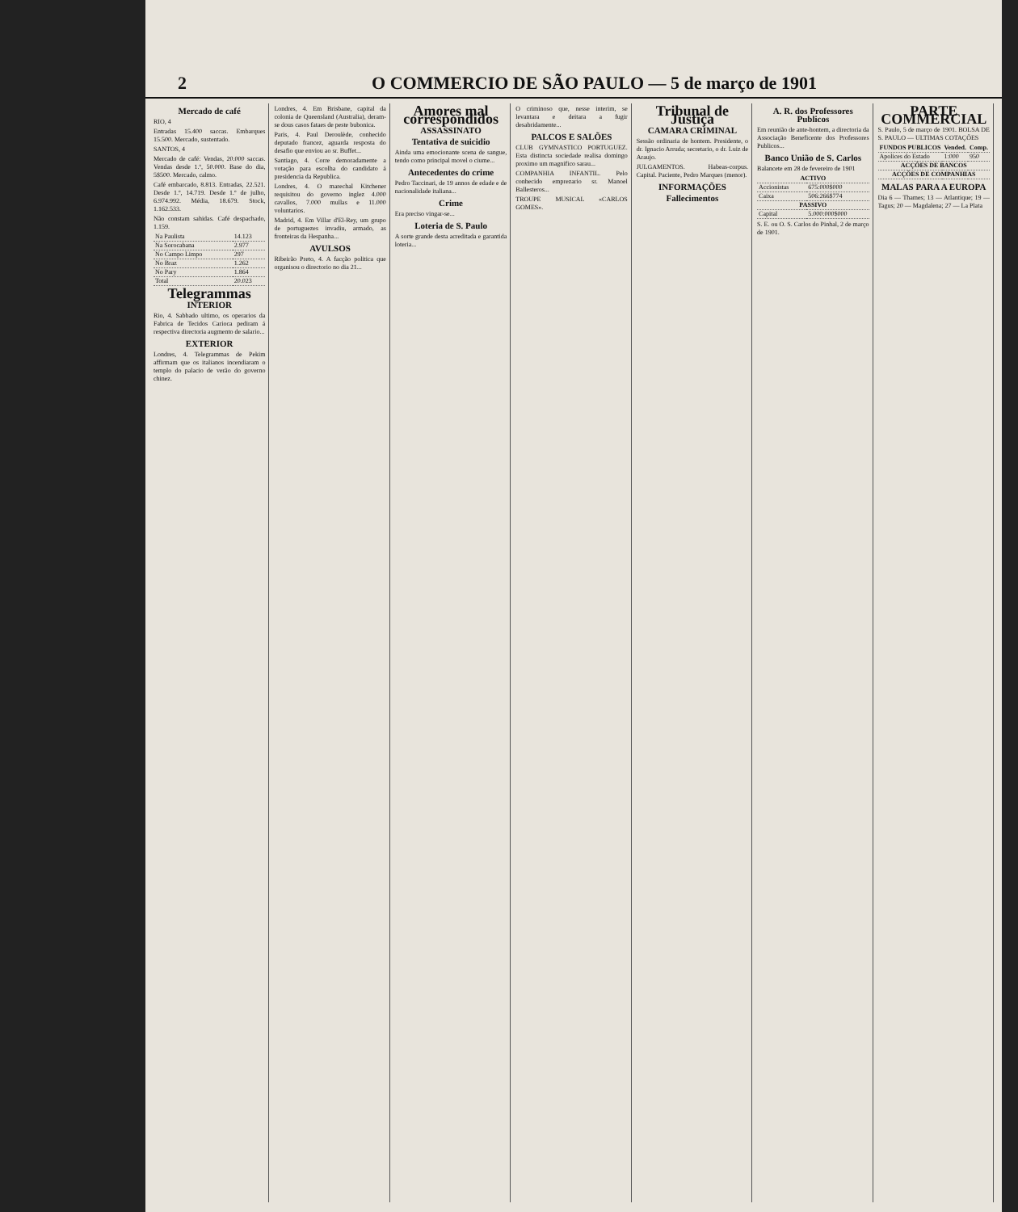2 O COMMERCIO DE SÃO PAULO — 5 de março de 1901
Mercado de café
RIO, 4
Entradas 15.400 saccas. Embarques 15.500. Mercado, sustentado.
SANTOS, 4
Mercado de café: Vendas, 20.000 saccas. Vendas desde 1.º, 50.000. Base do dia, 5$500. Mercado, calmo.
Café embarcado, 8.813. Entradas, 22.521. Desde 1.º, 14.719. Desde 1.º de julho, 6.974.992. Média, 18.679. Stock, 1.162.533.
Não constam sahidas. Café despachado, 1.159.
| Na Paulista | 14.123 |
| Na Sorocabana | 2.977 |
| No Campo Limpo | 297 |
| No Braz | 1.262 |
| No Pary | 1.864 |
| Total | 20.023 |
Telegrammas
INTERIOR
Rio, 4. Sabbado ultimo, os operarios da Fabrica de Tecidos Carioca pediram á respectiva directoria augmento de salario...
EXTERIOR
Londres, 4. Telegrammas de Pekim affirmam que os italianos incendiaram o templo do palacio de verão do governo chinez.
Londres, 4. Em Brisbane, capital da colonia de Queensland (Australia), deram-se dous casos fataes de peste bubonica.
Paris, 4. Paul Deroulède, conhecido deputado francez, aguarda resposta do desafio que enviou ao sr. Buffet...
Santiago, 4. Corre demoradamente a votação para escolha do candidato á presidencia da Republica.
Londres, 4. O marechal Kitchener requisitou do governo inglez 4.000 cavallos, 7.000 mullas e 11.000 voluntarios.
Madrid, 4. Em Villar d'El-Rey, um grupo de portuguezes invadiu, armado, as fronteiras da Hespanha...
AVULSOS
Ribeirão Preto, 4. A facção politica que organisou o directorio no dia 21...
Amores mal correspondidos
ASSASSINATO
Tentativa de suicidio
Ainda uma emocionante scena de sangue, tendo como principal movel o ciume...
Antecedentes do crime
Pedro Taccinari, de 19 annos de edade e de nacionalidade italiana...
Crime
Era preciso vingar-se...
Loteria de S. Paulo
A sorte grande desta acreditada e garantida loteria...
O criminoso que, nesse interim, se levantara e deitara a fugir desabridamente...
PALCOS E SALÕES
CLUB GYMNASTICO PORTUGUEZ. Esta distincta sociedade realisa domingo proximo um magnifico sarau...
COMPANHIA INFANTIL. Pelo conhecido emprezario sr. Manoel Ballesteros...
TROUPE MUSICAL «CARLOS GOMES».
Tribunal de Justiça
CAMARA CRIMINAL
Sessão ordinaria de hontem. Presidente, o dr. Ignacio Arruda; secretario, o dr. Luiz de Araujo.
JULGAMENTOS. Habeas-corpus. Capital. Paciente, Pedro Marques (menor).
INFORMAÇÕES
Fallecimentos
A. R. dos Professores Publicos
Em reunião de ante-hontem, a directoria da Associação Beneficente dos Professores Publicos...
Banco União de S. Carlos
Balancete em 28 de fevereiro de 1901
| ACTIVO | |
| --- | --- |
| Accionistas | 675:000$000 |
| Caixa | 506:266$774 |
| PASSIVO | |
| Capital | 5.000:000$000 |
S. E. ou O. S. Carlos do Pinhal, 2 de março de 1901.
PARTE COMMERCIAL
S. Paulo, 5 de março de 1901. BOLSA DE S. PAULO — ULTIMAS COTAÇÕES
| FUNDOS PUBLICOS | Vended. | Comp. |
| --- | --- | --- |
| Apolices do Estado | 1:000 | 950 |
| ACÇÕES DE BANCOS | | |
| ACÇÕES DE COMPANHIAS | | |
MALAS PARA A EUROPA
Dia 6 — Thames; 13 — Atlantique; 19 — Tagus; 20 — Magdalena; 27 — La Plata